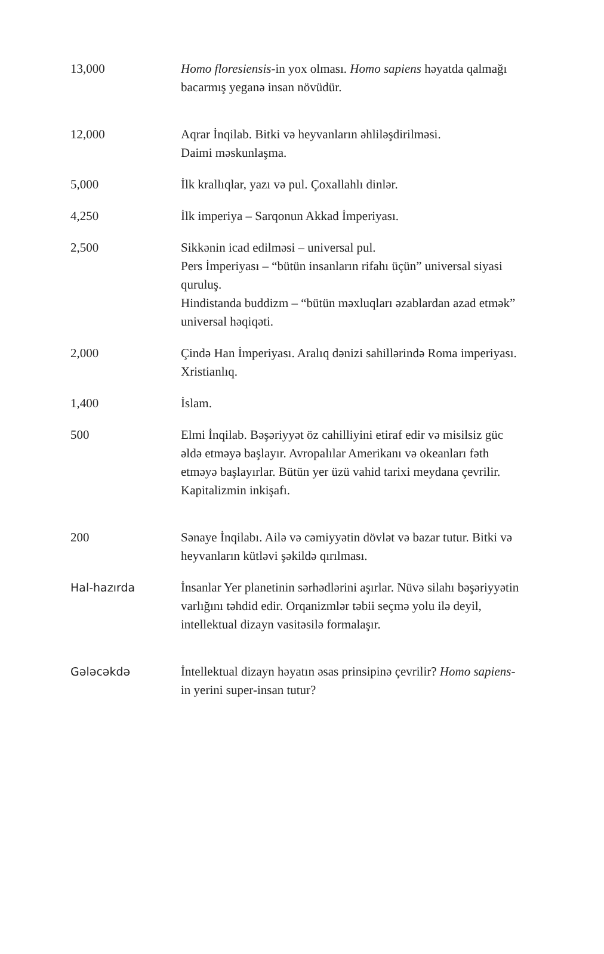| 13,000 | Homo floresiensis -in yox olması. Homo sapiens həyatda qalmağı bacarmış yeganə insan növüdür. |
| 12,000 | Aqrar İnqilab. Bitki və heyvanların əhliləşdirilməsi. Daimi məskunlaşma. |
| 5,000 | İlk krallıqlar, yazı və pul. Çoxallahlı dinlər. |
| 4,250 | İlk imperiya – Sarqonun Akkad İmperiyası. |
| 2,500 | Sikkənin icad edilməsi – universal pul. Pers İmperiyası – “bütün insanların rifahı üçün” universal siyasi quruluş. Hindistanda buddizm – “bütün məxluqları əzablardan azad etmək” universal həqiqəti. |
| 2,000 | Çində Han İmperiyası. Aralıq dənizi sahillərində Roma imperiyası. Xristianlıq. |
| 1,400 | İslam. |
| 500 | Elmi İnqilab. Bəşəriyyət öz cahilliyini etiraf edir və misilsiz güc əldə etməyə başlayır. Avropalılar Amerikanı və okeanları fəth etməyə başlayırlar. Bütün yer üzü vahid tarixi meydana çevrilir. Kapitalizmin inkişafı. |
| 200 | Sənaye İnqilabı. Ailə və cəmiyyətin dövlət və bazar tutur. Bitki və heyvanların kütləvi şəkildə qırılması. |
| Hal-hazırda | İnsanlar Yer planetinin sərhədlərini aşırlar. Nüvə silahı bəşəriyyətin varlığını təhdid edir. Orqanizmlər təbii seçmə yolu ilə deyil, intellektual dizayn vasitəsilə formalaşır. |
| Gələcəkdə | İntellektual dizayn həyatın əsas prinsipinə çevrilir? Homo sapiens -in yerini super-insan tutur? |